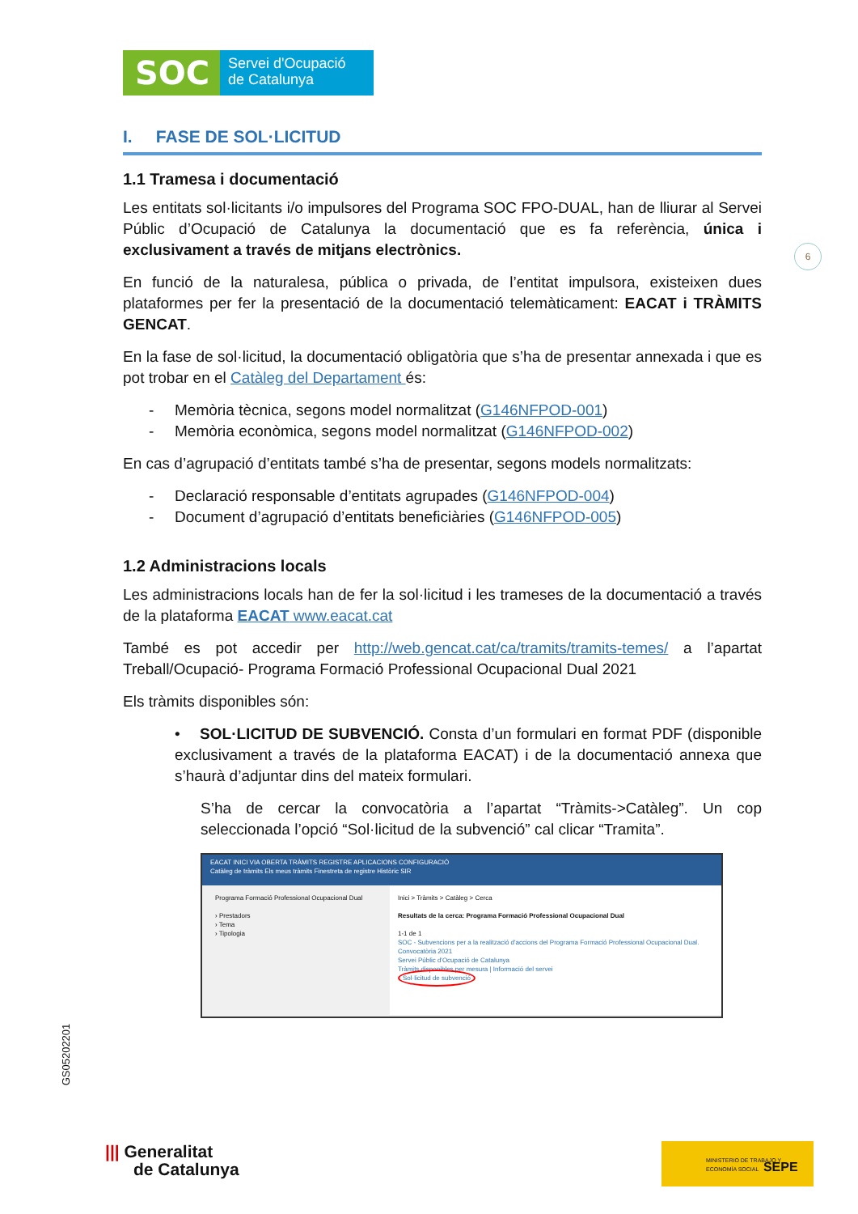SOC
Servei d'Ocupació
de Catalunya
I. FASE DE SOL·LICITUD
1.1 Tramesa i documentació
Les entitats sol·licitants i/o impulsores del Programa SOC FPO-DUAL, han de lliurar al Servei Públic d’Ocupació de Catalunya la documentació que es fa referència, única i exclusivament a través de mitjans electrònics.
En funció de la naturalesa, pública o privada, de l’entitat impulsora, existeixen dues plataformes per fer la presentació de la documentació telemàticament: EACAT i TRÀMITS GENCAT.
En la fase de sol·licitud, la documentació obligatòria que s’ha de presentar annexada i que es pot trobar en el Catàleg del Departament és:
- Memòria tècnica, segons model normalitzat (G146NFPOD-001)
- Memòria econòmica, segons model normalitzat (G146NFPOD-002)
En cas d’agrupació d’entitats també s’ha de presentar, segons models normalitzats:
- Declaració responsable d’entitats agrupades (G146NFPOD-004)
- Document d’agrupació d’entitats beneficiàries (G146NFPOD-005)
1.2 Administracions locals
Les administracions locals han de fer la sol·licitud i les trameses de la documentació a través de la plataforma EACAT www.eacat.cat
També es pot accedir per http://web.gencat.cat/ca/tramits/tramits-temes/ a l’apartat Treball/Ocupació- Programa Formació Professional Ocupacional Dual 2021
Els tràmits disponibles són:
• SOL·LICITUD DE SUBVENCIÓ. Consta d’un formulari en format PDF (disponible exclusivament a través de la plataforma EACAT) i de la documentació annexa que s’haurà d’adjuntar dins del mateix formulari.
S’ha de cercar la convocatòria a l’apartat “Tràmits->Catàleg”. Un cop seleccionada l’opció “Sol·licitud de la subvenció” cal clicar “Tramita”.
EACAT INICI VIA OBERTA TRÀMITS REGISTRE APLICACIONS CONFIGURACIÓ
Catàleg de tràmits Els meus tràmits Finestreta de registre Històric SIR
Programa Formació Professional Ocupacional Dual
› Prestadors
› Tema
› Tipologia
Inici > Tràmits > Catàleg > Cerca
Resultats de la cerca: Programa Formació Professional Ocupacional Dual
1-1 de 1
SOC - Subvencions per a la realització d'accions del Programa Formació Professional Ocupacional Dual. Convocatòria 2021
Servei Públic d'Ocupació de Catalunya
Tràmits disponibles per mesura | Informació del servei
Sol·licitud de subvenció
6
GS05202201
||| Generalitat
de Catalunya
MINISTERIO DE TRABAJO Y ECONOMÍA SOCIAL SEPE